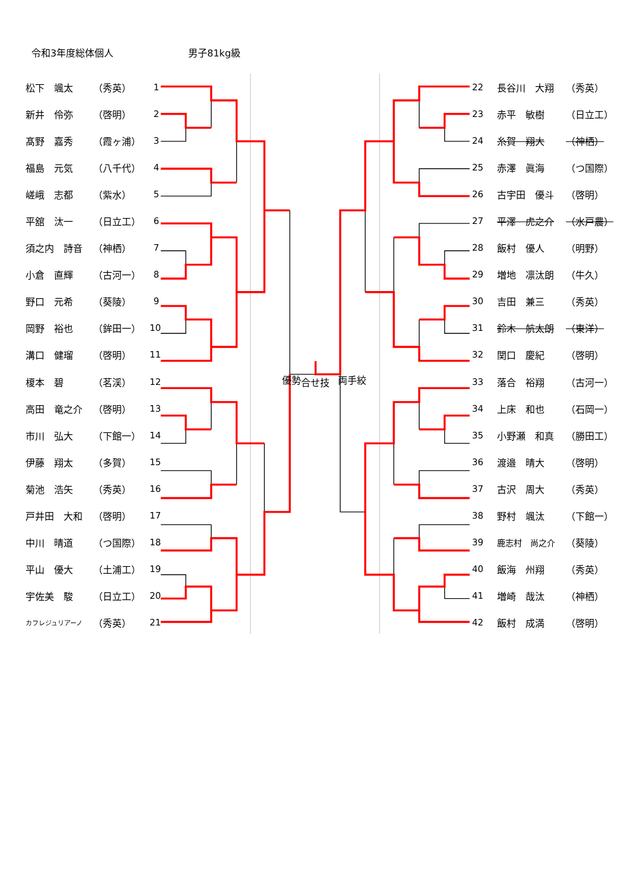令和3年度総体個人 男子81kg級
| | 松下 颯太 | （秀英） | 1 | | 22 | | 長谷川 大翔 | （秀英） |
| | 新井 伶弥 | （啓明） | 2 | | 23 | | 赤平 敏樹 | （日立工） |
| | 髙野 嘉秀 | （霞ヶ浦） | 3 | | 24 | | 糸賀 翔大 | （神栖） |
| | 福島 元気 | （八千代） | 4 | | 25 | | 赤澤 眞海 | （つ国際） |
| | 嵯峨 志都 | （紫水） | 5 | | 26 | | 古宇田 優斗 | （啓明） |
| | 平舘 汰一 | （日立工） | 6 | | 27 | | 平澤 虎之介 | （水戸農） |
| | 須之内 詩音 | （神栖） | 7 | | 28 | | 飯村 優人 | （明野） |
| | 小倉 直輝 | （古河一） | 8 | | 29 | | 増地 凛汰朗 | （牛久） |
| | 野口 元希 | （葵陵） | 9 | | 30 | | 吉田 兼三 | （秀英） |
| | 岡野 裕也 | （鉾田一） | 10 | | 31 | | 鈴木 航太朗 | （東洋） |
| | 溝口 健瑠 | （啓明） | 11 | | 32 | | 関口 慶紀 | （啓明） |
| | 榎本 碧 | （茗渓） | 12 | 優勢 合せ技 両手絞 | 33 | | 落合 裕翔 | （古河一） |
| | 高田 竜之介 | （啓明） | 13 | | 34 | | 上床 和也 | （石岡一） |
| | 市川 弘大 | （下館一） | 14 | | 35 | | 小野瀬 和真 | （勝田工） |
| | 伊藤 翔太 | （多賀） | 15 | | 36 | | 渡邉 晴大 | （啓明） |
| | 菊池 浩矢 | （秀英） | 16 | | 37 | | 古沢 周大 | （秀英） |
| | 戸井田 大和 | （啓明） | 17 | | 38 | | 野村 颯汰 | （下館一） |
| | 中川 晴道 | （つ国際） | 18 | | 39 | | 鹿志村 尚之介 | （葵陵） |
| | 平山 優大 | （土浦工） | 19 | | 40 | | 飯海 州翔 | （秀英） |
| | 宇佐美 駿 | （日立工） | 20 | | 41 | | 増崎 哉汰 | （神栖） |
| | カフレジュリアーノ | （秀英） | 21 | | 42 | | 飯村 成満 | （啓明） |